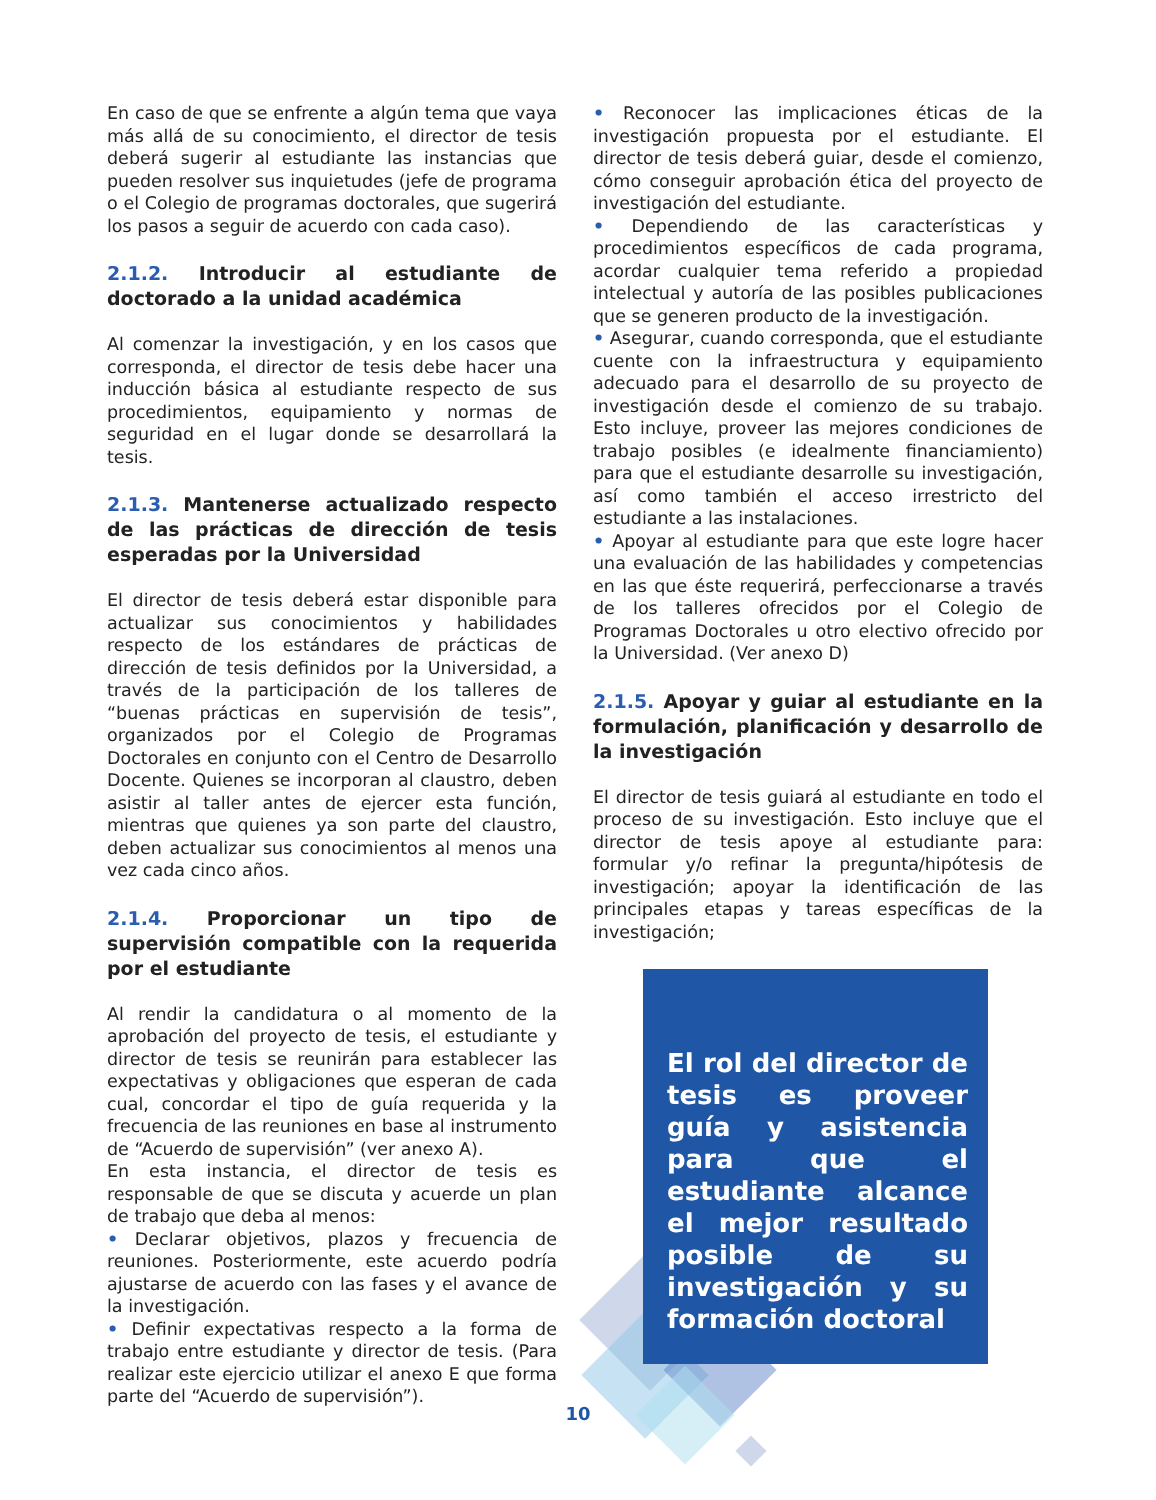En caso de que se enfrente a algún tema que vaya más allá de su conocimiento, el director de tesis deberá sugerir al estudiante las instancias que pueden resolver sus inquietudes (jefe de programa o el Colegio de programas doctorales, que sugerirá los pasos a seguir de acuerdo con cada caso).
2.1.2. Introducir al estudiante de doctorado a la unidad académica
Al comenzar la investigación, y en los casos que corresponda, el director de tesis debe hacer una inducción básica al estudiante respecto de sus procedimientos, equipamiento y normas de seguridad en el lugar donde se desarrollará la tesis.
2.1.3. Mantenerse actualizado respecto de las prácticas de dirección de tesis esperadas por la Universidad
El director de tesis deberá estar disponible para actualizar sus conocimientos y habilidades respecto de los estándares de prácticas de dirección de tesis definidos por la Universidad, a través de la participación de los talleres de “buenas prácticas en supervisión de tesis”, organizados por el Colegio de Programas Doctorales en conjunto con el Centro de Desarrollo Docente. Quienes se incorporan al claustro, deben asistir al taller antes de ejercer esta función, mientras que quienes ya son parte del claustro, deben actualizar sus conocimientos al menos una vez cada cinco años.
2.1.4. Proporcionar un tipo de supervisión compatible con la requerida por el estudiante
Al rendir la candidatura o al momento de la aprobación del proyecto de tesis, el estudiante y director de tesis se reunirán para establecer las expectativas y obligaciones que esperan de cada cual, concordar el tipo de guía requerida y la frecuencia de las reuniones en base al instrumento de “Acuerdo de supervisión” (ver anexo A).
En esta instancia, el director de tesis es responsable de que se discuta y acuerde un plan de trabajo que deba al menos:
• Declarar objetivos, plazos y frecuencia de reuniones. Posteriormente, este acuerdo podría ajustarse de acuerdo con las fases y el avance de la investigación.
• Definir expectativas respecto a la forma de trabajo entre estudiante y director de tesis. (Para realizar este ejercicio utilizar el anexo E que forma parte del “Acuerdo de supervisión”).
• Reconocer las implicaciones éticas de la investigación propuesta por el estudiante. El director de tesis deberá guiar, desde el comienzo, cómo conseguir aprobación ética del proyecto de investigación del estudiante.
• Dependiendo de las características y procedimientos específicos de cada programa, acordar cualquier tema referido a propiedad intelectual y autoría de las posibles publicaciones que se generen producto de la investigación.
• Asegurar, cuando corresponda, que el estudiante cuente con la infraestructura y equipamiento adecuado para el desarrollo de su proyecto de investigación desde el comienzo de su trabajo. Esto incluye, proveer las mejores condiciones de trabajo posibles (e idealmente financiamiento) para que el estudiante desarrolle su investigación, así como también el acceso irrestricto del estudiante a las instalaciones.
• Apoyar al estudiante para que este logre hacer una evaluación de las habilidades y competencias en las que éste requerirá, perfeccionarse a través de los talleres ofrecidos por el Colegio de Programas Doctorales u otro electivo ofrecido por la Universidad. (Ver anexo D)
2.1.5. Apoyar y guiar al estudiante en la formulación, planificación y desarrollo de la investigación
El director de tesis guiará al estudiante en todo el proceso de su investigación. Esto incluye que el director de tesis apoye al estudiante para: formular y/o refinar la pregunta/hipótesis de investigación; apoyar la identificación de las principales etapas y tareas específicas de la investigación;
El rol del director de tesis es proveer guía y asistencia para que el estudiante alcance el mejor resultado posible de su investigación y su formación doctoral
10